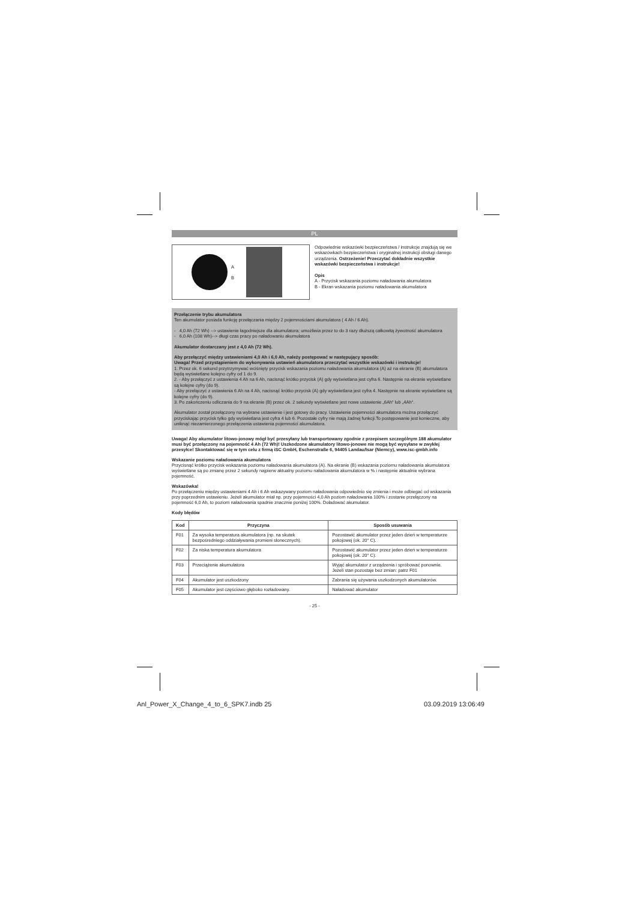PL
A
B
Odpowiednie wskazówki bezpieczeństwa / instrukcje znajdują się we wskazówkach bezpieczeństwa i oryginalnej instrukcji obsługi danego urządzenia. Ostrzeżenie! Przeczytać dokładnie wszystkie wskazówki bezpieczeństwa i instrukcje!
Opis
A - Przycisk wskazania poziomu naładowania akumulatora
B - Ekran wskazania poziomu naładowania akumulatora
Przełączenie trybu akumulatora
Ten akumulator posiada funkcję przełączania między 2 pojemnościami akumulatora ( 4 Ah / 6 Ah).
- 4,0 Ah (72 Wh) --> ustawienie łagodniejsze dla akumulatora; umożliwia przez to do 3 razy dłuższą całkowitą żywotność akumulatora
- 6,0 Ah (108 Wh)--> długi czas pracy po naładowaniu akumulatora
Akumulator dostarczany jest z 4,0 Ah (72 Wh).
Aby przełączyć między ustawieniami 4,0 Ah i 6,0 Ah, należy postępować w następujący sposób:
Uwaga! Przed przystąpieniem do wykonywania ustawień akumulatora przeczytać wszystkie wskazówki i instrukcje!
1. Przez ok. 6 sekund przytrzymywać wciśnięty przycisk wskazania poziomu naładowania akumulatora (A) aż na ekranie (B) akumulatora będą wyświetlane kolejno cyfry od 1 do 9.
2. - Aby przełączyć z ustawienia 4 Ah na 6 Ah, nacisnąć krótko przycisk (A) gdy wyświetlana jest cyfra 6. Następnie na ekranie wyświetlane są kolejne cyfry (do 9).
- Aby przełączyć z ustawienia 6 Ah na 4 Ah, nacisnąć krótko przycisk (A) gdy wyświetlana jest cyfra 4. Następnie na ekranie wyświetlane są kolejne cyfry (do 9).
3. Po zakończeniu odliczania do 9 na ekranie (B) przez ok. 2 sekundy wyświetlane jest nowe ustawienie „6Ah“ lub „4Ah“.
Akumulator został przełączony na wybrane ustawienie i jest gotowy do pracy. Ustawienie pojemności akumulatora można przełączyć przyciskając przycisk tylko gdy wyświetlana jest cyfra 4 lub 6. Pozostałe cyfry nie mają żadnej funkcji.To postępowanie jest konieczne, aby uniknąć niezamierzonego przełączenia ustawienia pojemności akumulatora.
Uwaga! Aby akumulator litowo-jonowy mógł być przesyłany lub transportowany zgodnie z przepisem szczególnym 188 akumulator musi być przełączony na pojemność 4 Ah (72 Wh)! Uszkodzone akumulatory litowo-jonowe nie mogą być wysyłane w zwykłej przesyłce! Skontaktować się w tym celu z firmą iSC GmbH, Eschenstraße 6, 94405 Landau/Isar (Niemcy), www.isc-gmbh.info
Wskazanie poziomu naładowania akumulatora
Przycisnąć krótko przycisk wskazania poziomu naładowania akumulatora (A). Na ekranie (B) wskazania poziomu naładowania akumulatora wyświetlane są po zmianę przez 2 sekundy najpierw aktualny poziomu naładowania akumulatora w % i następnie aktualnie wybrana pojemność.
Wskazówka!
Po przełączeniu między ustawieniami 4 Ah i 6 Ah wskazywany poziom naładowania odpowiednio się zmienia i może odbiegać od wskazania przy poprzednim ustawieniu. Jeżeli akumulator miał np. przy pojemności 4,0 Ah poziom naładowania 100% i zostanie przełączony na pojemność 6,0 Ah, to poziom naładowania spadnie znacznie poniżej 100%. Doładować akumulator.
Kody błędów
| Kod | Przyczyna | Sposób usuwania |
| --- | --- | --- |
| F01 | Za wysoka temperatura akumulatora (np. na skutek bezpośredniego oddziaływania promieni słonecznych). | Pozostawić akumulator przez jeden dzień w temperaturze pokojowej (ok. 20° C). |
| F02 | Za niska temperatura akumulatora | Pozostawić akumulator przez jeden dzień w temperaturze pokojowej (ok. 20° C). |
| F03 | Przeciążenie akumulatora | Wyjąć akumulator z urządzenia i spróbować ponownie. Jeżeli stan pozostaje bez zmian: patrz F01 |
| F04 | Akumulator jest uszkodzony | Zabrania się używania uszkodzonych akumulatorów. |
| F05 | Akumulator jest częściowo głęboko rozładowany. | Naładować akumulator |
- 25 -
Anl_Power_X_Change_4_to_6_SPK7.indb 25
03.09.2019 13:06:49